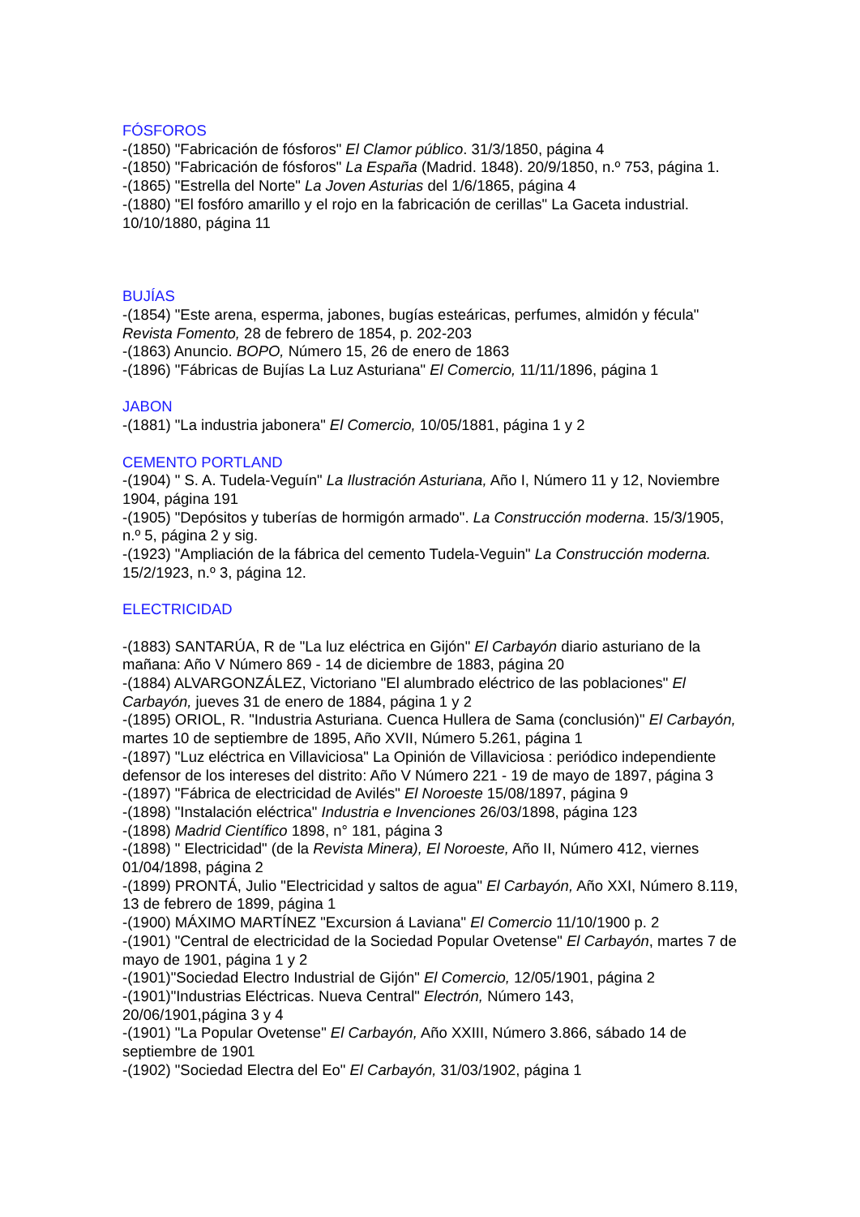FÓSFOROS
-(1850) "Fabricación de fósforos" El Clamor público. 31/3/1850, página 4
-(1850) "Fabricación de fósforos" La España (Madrid. 1848). 20/9/1850, n.º 753, página 1.
-(1865) "Estrella del Norte" La Joven Asturias del 1/6/1865, página 4
-(1880) "El fosfóro amarillo y el rojo en la fabricación de cerillas" La Gaceta industrial. 10/10/1880, página 11
BUJÍAS
-(1854) "Este arena, esperma, jabones, bugías esteáricas, perfumes, almidón y fécula" Revista Fomento, 28 de febrero de 1854, p. 202-203
-(1863) Anuncio. BOPO, Número 15, 26 de enero de 1863
-(1896) "Fábricas de Bujías La Luz Asturiana" El Comercio, 11/11/1896, página 1
JABON
-(1881) "La industria jabonera" El Comercio, 10/05/1881, página 1 y 2
CEMENTO PORTLAND
-(1904) " S. A. Tudela-Veguín" La Ilustración Asturiana, Año I, Número 11 y 12, Noviembre 1904, página 191
-(1905) "Depósitos y tuberías de hormigón armado". La Construcción moderna. 15/3/1905, n.º 5, página 2 y sig.
-(1923) "Ampliación de la fábrica del cemento Tudela-Veguin" La Construcción moderna. 15/2/1923, n.º 3, página 12.
ELECTRICIDAD
-(1883) SANTARÚA, R de "La luz eléctrica en Gijón" El Carbayón diario asturiano de la mañana: Año V Número 869 - 14 de diciembre de 1883, página 20
-(1884) ALVARGONZÁLEZ, Victoriano "El alumbrado eléctrico de las poblaciones" El Carbayón, jueves 31 de enero de 1884, página 1 y 2
-(1895) ORIOL, R. "Industria Asturiana. Cuenca Hullera de Sama (conclusión)" El Carbayón, martes 10 de septiembre de 1895, Año XVII, Número 5.261, página 1
-(1897) "Luz eléctrica en Villaviciosa" La Opinión de Villaviciosa : periódico independiente defensor de los intereses del distrito: Año V Número 221 - 19 de mayo de 1897, página 3
-(1897) "Fábrica de electricidad de Avilés" El Noroeste 15/08/1897, página 9
-(1898) "Instalación eléctrica" Industria e Invenciones 26/03/1898, página 123
-(1898) Madrid Científico 1898, n° 181, página 3
-(1898) " Electricidad" (de la Revista Minera), El Noroeste, Año II, Número 412, viernes 01/04/1898, página 2
-(1899) PRONTÁ, Julio "Electricidad y saltos de agua" El Carbayón, Año XXI, Número 8.119, 13 de febrero de 1899, página 1
-(1900) MÁXIMO MARTÍNEZ "Excursion á Laviana" El Comercio 11/10/1900 p. 2
-(1901) "Central de electricidad de la Sociedad Popular Ovetense" El Carbayón, martes 7 de mayo de 1901, página 1 y 2
-(1901)"Sociedad Electro Industrial de Gijón" El Comercio, 12/05/1901, página 2
-(1901)"Industrias Eléctricas. Nueva Central" Electrón, Número 143,
20/06/1901,página 3 y 4
-(1901) "La Popular Ovetense" El Carbayón, Año XXIII, Número 3.866, sábado 14 de septiembre de 1901
-(1902) "Sociedad Electra del Eo" El Carbayón, 31/03/1902, página 1